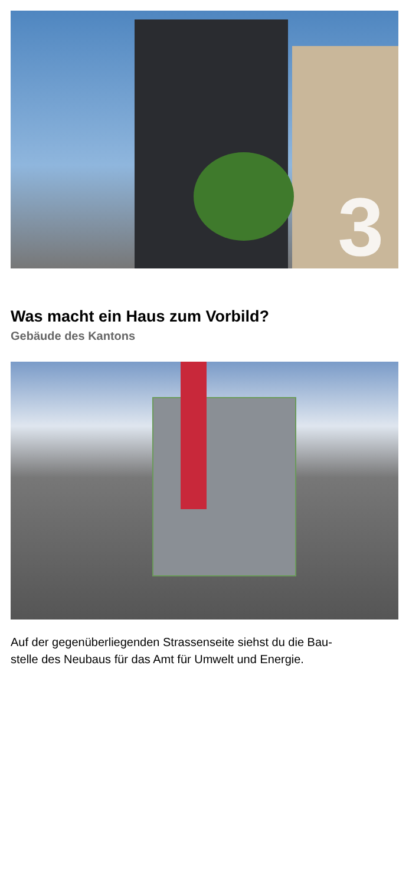3
Was macht ein Haus zum Vorbild?
Gebäude des Kantons
Auf der gegenüberliegenden Strassenseite siehst du die Bau-
stelle des Neubaus für das Amt für Umwelt und Energie.